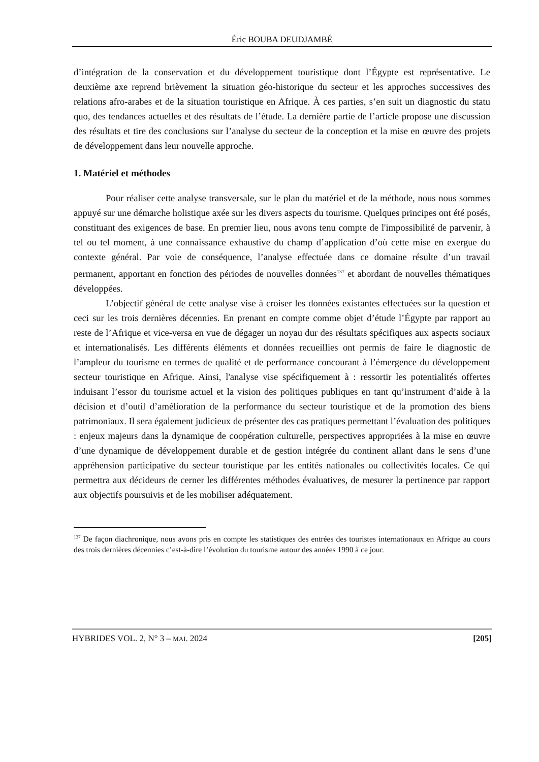Éric BOUBA DEUDJAMBÉ
d’intégration de la conservation et du développement touristique dont l’Égypte est représentative. Le deuxième axe reprend brièvement la situation géo-historique du secteur et les approches successives des relations afro-arabes et de la situation touristique en Afrique. À ces parties, s’en suit un diagnostic du statu quo, des tendances actuelles et des résultats de l’étude. La dernière partie de l’article propose une discussion des résultats et tire des conclusions sur l’analyse du secteur de la conception et la mise en œuvre des projets de développement dans leur nouvelle approche.
1. Matériel et méthodes
Pour réaliser cette analyse transversale, sur le plan du matériel et de la méthode, nous nous sommes appuyé sur une démarche holistique axée sur les divers aspects du tourisme. Quelques principes ont été posés, constituant des exigences de base. En premier lieu, nous avons tenu compte de l'impossibilité de parvenir, à tel ou tel moment, à une connaissance exhaustive du champ d’application d’où cette mise en exergue du contexte général. Par voie de conséquence, l’analyse effectuée dans ce domaine résulte d’un travail permanent, apportant en fonction des périodes de nouvelles données<sup>137</sup> et abordant de nouvelles thématiques développées.
L’objectif général de cette analyse vise à croiser les données existantes effectuées sur la question et ceci sur les trois dernières décennies. En prenant en compte comme objet d’étude l’Égypte par rapport au reste de l’Afrique et vice-versa en vue de dégager un noyau dur des résultats spécifiques aux aspects sociaux et internationalisés. Les différents éléments et données recueillies ont permis de faire le diagnostic de l’ampleur du tourisme en termes de qualité et de performance concourant à l’émergence du développement secteur touristique en Afrique. Ainsi, l'analyse vise spécifiquement à : ressortir les potentialités offertes induisant l’essor du tourisme actuel et la vision des politiques publiques en tant qu’instrument d’aide à la décision et d’outil d’amélioration de la performance du secteur touristique et de la promotion des biens patrimoniaux. Il sera également judicieux de présenter des cas pratiques permettant l’évaluation des politiques : enjeux majeurs dans la dynamique de coopération culturelle, perspectives appropriées à la mise en œuvre d’une dynamique de développement durable et de gestion intégrée du continent allant dans le sens d’une appréhension participative du secteur touristique par les entités nationales ou collectivités locales. Ce qui permettra aux décideurs de cerner les différentes méthodes évaluatives, de mesurer la pertinence par rapport aux objectifs poursuivis et de les mobiliser adéquatement.
<sup>137</sup> De façon diachronique, nous avons pris en compte les statistiques des entrées des touristes internationaux en Afrique au cours des trois dernières décennies c’est-à-dire l’évolution du tourisme autour des années 1990 à ce jour.
HYBRIDES VOL. 2, N° 3 – MAI. 2024 [205]